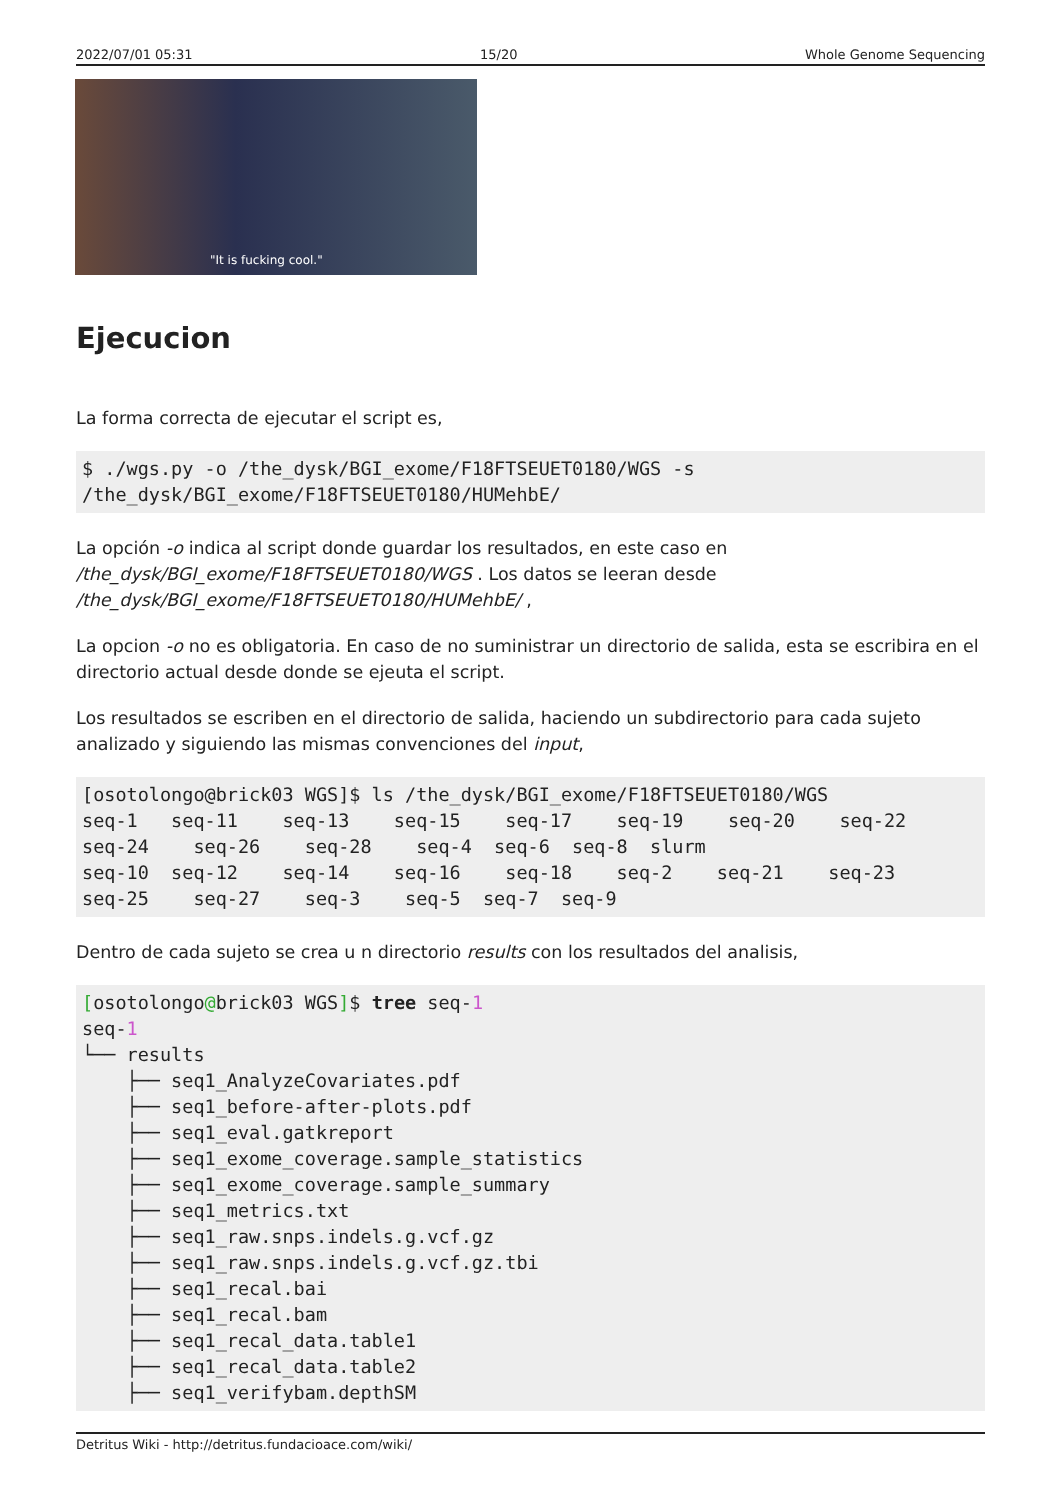2022/07/01 05:31 15/20 Whole Genome Sequencing
"It is fucking cool."
Ejecucion
La forma correcta de ejecutar el script es,
$ ./wgs.py -o /the_dysk/BGI_exome/F18FTSEUET0180/WGS -s
/the_dysk/BGI_exome/F18FTSEUET0180/HUMehbE/
La opción -o indica al script donde guardar los resultados, en este caso en /the_dysk/BGI_exome/F18FTSEUET0180/WGS . Los datos se leeran desde /the_dysk/BGI_exome/F18FTSEUET0180/HUMehbE/ ,
La opcion -o no es obligatoria. En caso de no suministrar un directorio de salida, esta se escribira en el directorio actual desde donde se ejeuta el script.
Los resultados se escriben en el directorio de salida, haciendo un subdirectorio para cada sujeto analizado y siguiendo las mismas convenciones del input,
[osotolongo@brick03 WGS]$ ls /the_dysk/BGI_exome/F18FTSEUET0180/WGS
seq-1   seq-11    seq-13    seq-15    seq-17    seq-19    seq-20    seq-22
seq-24    seq-26    seq-28    seq-4  seq-6  seq-8  slurm
seq-10  seq-12    seq-14    seq-16    seq-18    seq-2    seq-21    seq-23
seq-25    seq-27    seq-3    seq-5  seq-7  seq-9
Dentro de cada sujeto se crea u n directorio results con los resultados del analisis,
[osotolongo@brick03 WGS]$ tree seq-1
seq-1
└── results
    ├── seq1_AnalyzeCovariates.pdf
    ├── seq1_before-after-plots.pdf
    ├── seq1_eval.gatkreport
    ├── seq1_exome_coverage.sample_statistics
    ├── seq1_exome_coverage.sample_summary
    ├── seq1_metrics.txt
    ├── seq1_raw.snps.indels.g.vcf.gz
    ├── seq1_raw.snps.indels.g.vcf.gz.tbi
    ├── seq1_recal.bai
    ├── seq1_recal.bam
    ├── seq1_recal_data.table1
    ├── seq1_recal_data.table2
    ├── seq1_verifybam.depthSM
Detritus Wiki - http://detritus.fundacioace.com/wiki/